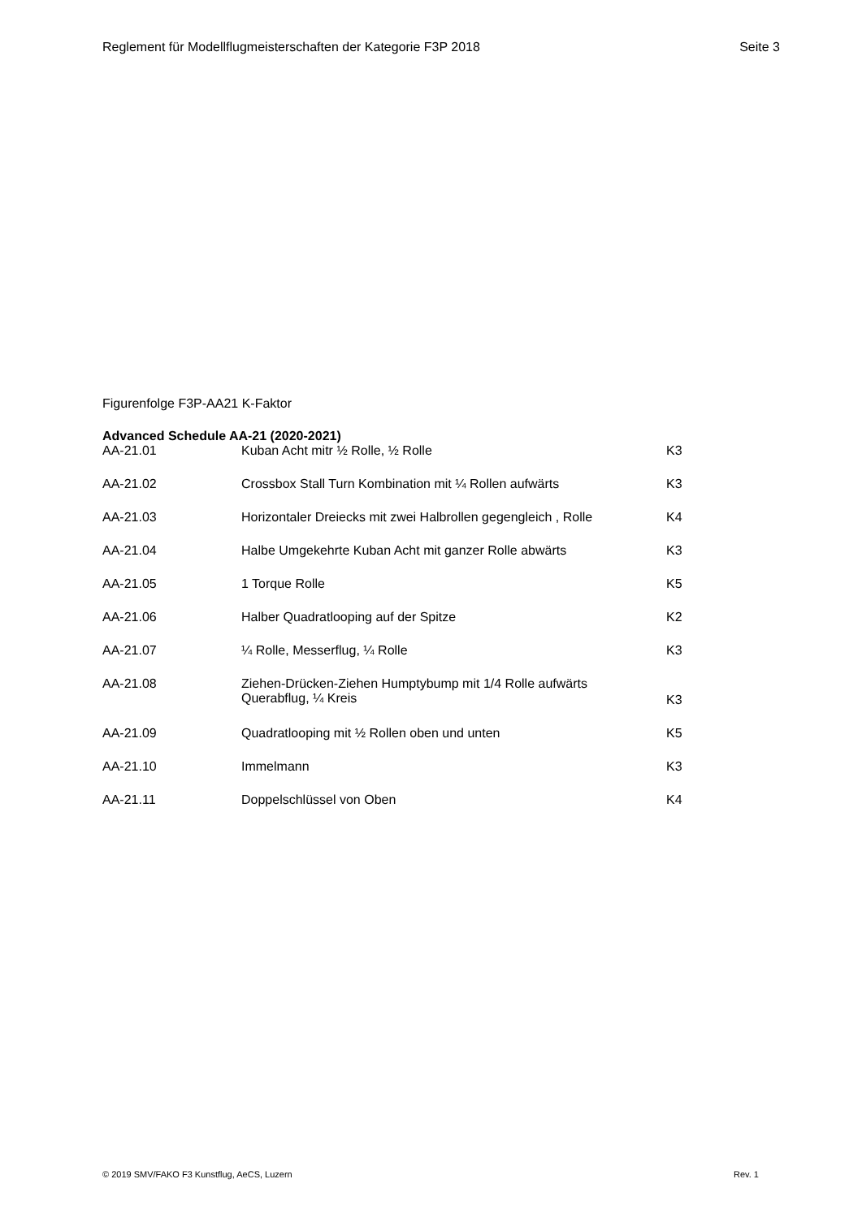Reglement für Modellflugmeisterschaften der Kategorie F3P 2018 Seite 3
Figurenfolge F3P-AA21 K-Faktor
Advanced Schedule AA-21 (2020-2021)
| AA-21.01 | Kuban Acht mitr ½ Rolle, ½ Rolle | K3 |
| AA-21.02 | Crossbox Stall Turn Kombination mit ¼ Rollen aufwärts | K3 |
| AA-21.03 | Horizontaler Dreiecks mit zwei Halbrollen gegengleich , Rolle | K4 |
| AA-21.04 | Halbe Umgekehrte Kuban Acht mit ganzer Rolle abwärts | K3 |
| AA-21.05 | 1 Torque Rolle | K5 |
| AA-21.06 | Halber Quadratlooping auf der Spitze | K2 |
| AA-21.07 | ¼ Rolle, Messerflug, ¼ Rolle | K3 |
| AA-21.08 | Ziehen-Drücken-Ziehen Humptybump mit 1/4 Rolle aufwärts Querabflug, ¼ Kreis | K3 |
| AA-21.09 | Quadratlooping mit ½ Rollen oben und unten | K5 |
| AA-21.10 | Immelmann | K3 |
| AA-21.11 | Doppelschlüssel von Oben | K4 |
© 2019 SMV/FAKO F3 Kunstflug, AeCS, Luzern Rev. 1